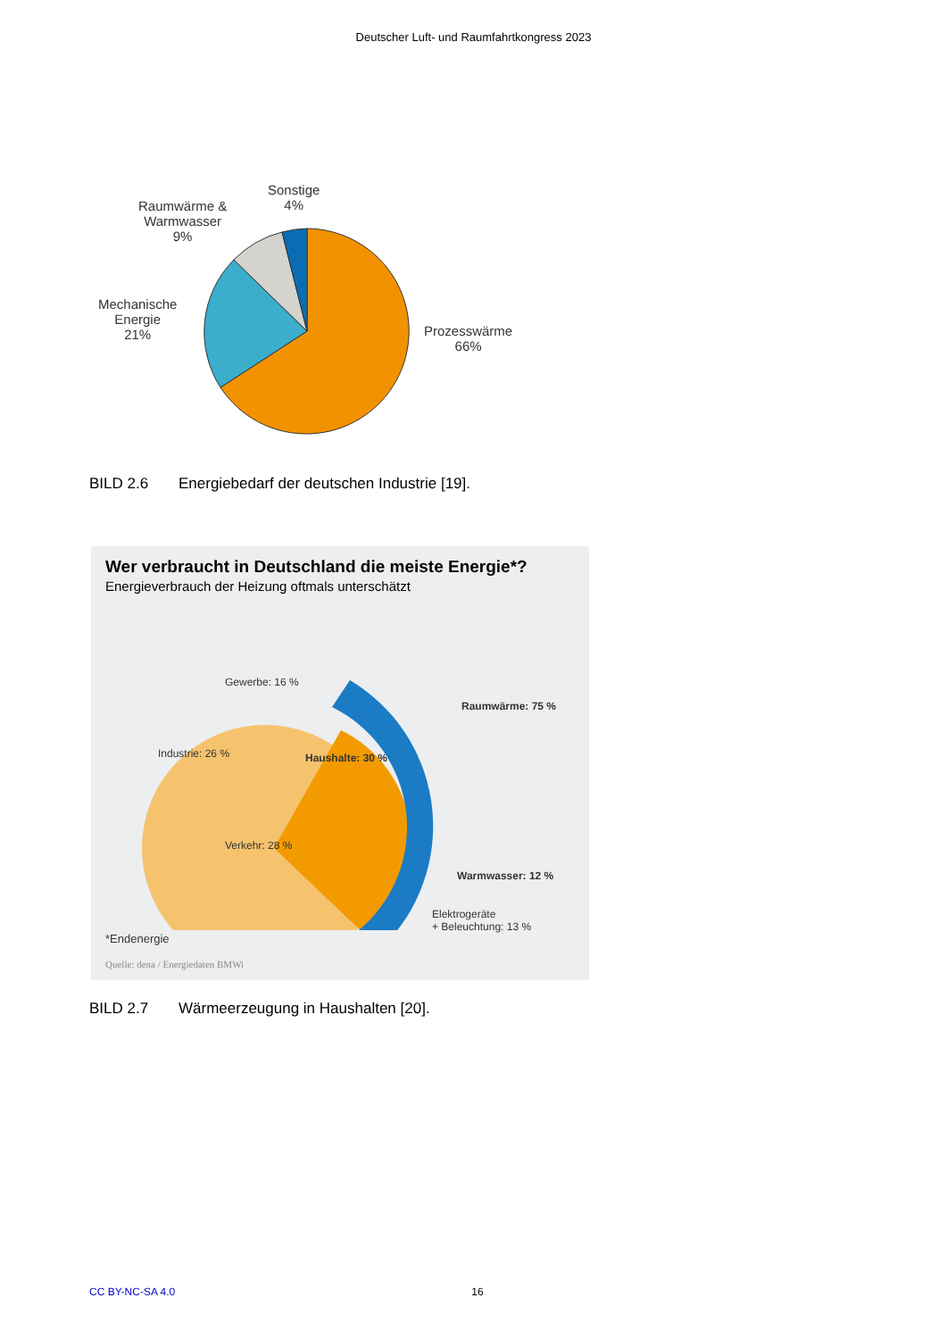Deutscher Luft- und Raumfahrtkongress 2023
Sonstige
4%
Raumwärme &
Warmwasser
9%
Mechanische
Energie
21%
Prozesswärme
66%
BILD 2.6 Energiebedarf der deutschen Industrie [19].
Wer verbraucht in Deutschland die meiste Energie*?
Energieverbrauch der Heizung oftmals unterschätzt
Gewerbe: 16 %
Industrie: 26 %
Verkehr: 28 %
Haushalte: 30 %
Raumwärme: 75 %
Warmwasser: 12 %
Elektrogeräte
+ Beleuchtung: 13 %
*Endenergie
Quelle: dena / Energiedaten BMWi
BILD 2.7 Wärmeerzeugung in Haushalten [20].
CC BY-NC-SA 4.0 16